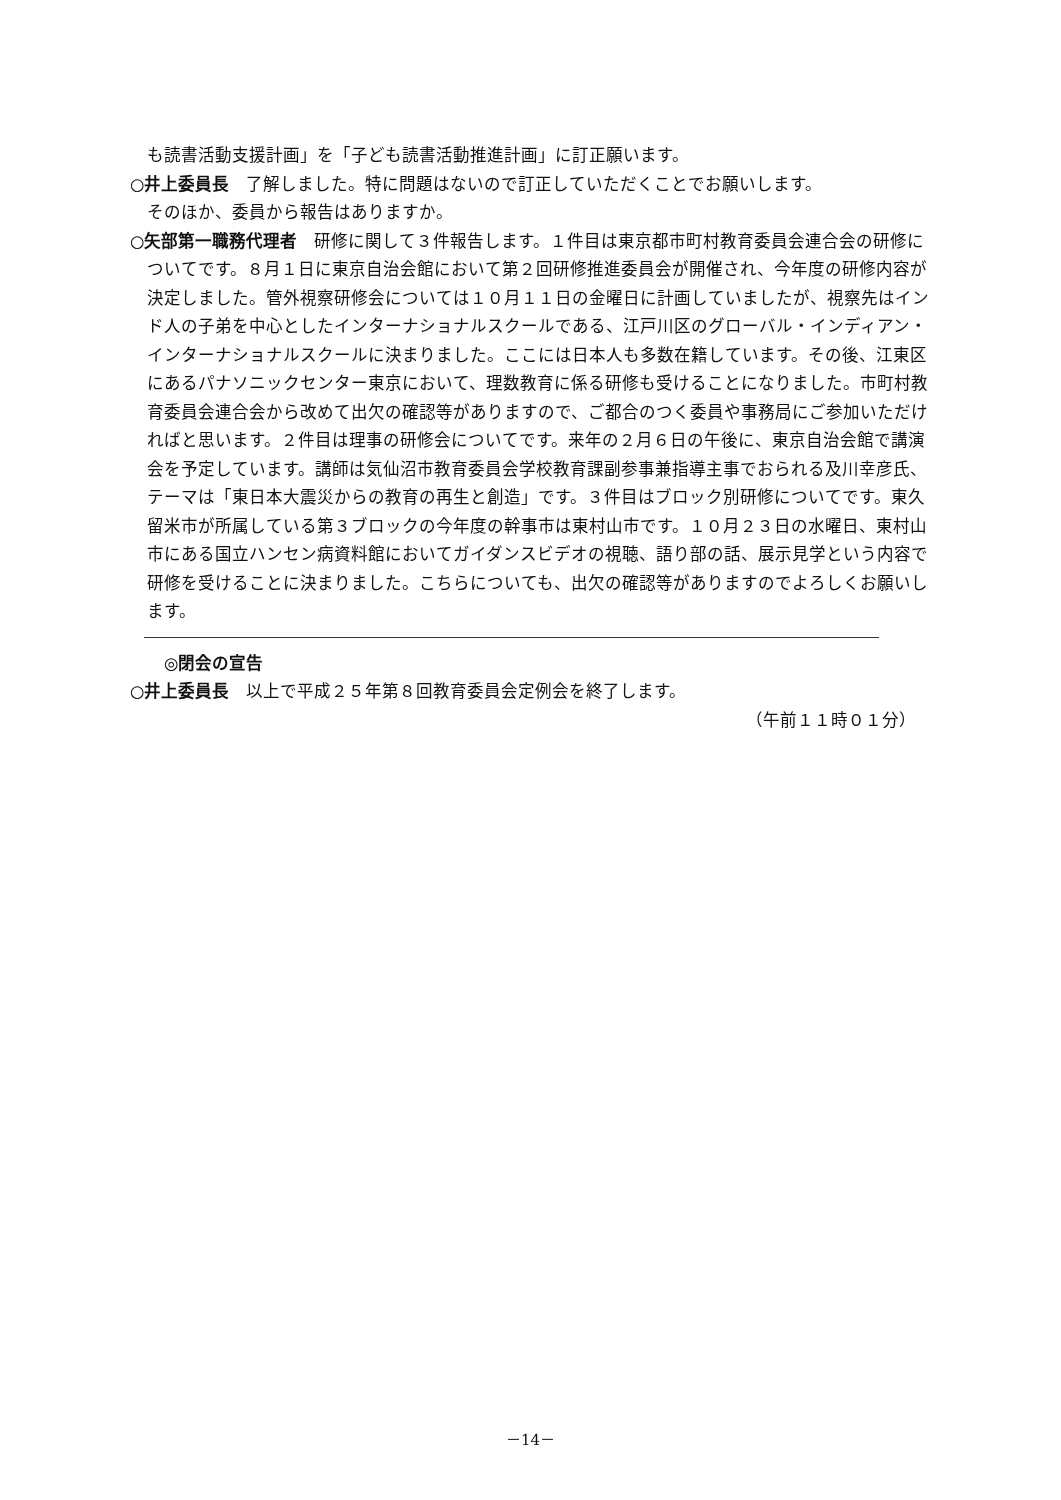も読書活動支援計画」を「子ども読書活動推進計画」に訂正願います。
○井上委員長　了解しました。特に問題はないので訂正していただくことでお願いします。
そのほか、委員から報告はありますか。
○矢部第一職務代理者　研修に関して３件報告します。１件目は東京都市町村教育委員会連合会の研修についてです。８月１日に東京自治会館において第２回研修推進委員会が開催され、今年度の研修内容が決定しました。管外視察研修会については１０月１１日の金曜日に計画していましたが、視察先はインド人の子弟を中心としたインターナショナルスクールである、江戸川区のグローバル・インディアン・インターナショナルスクールに決まりました。ここには日本人も多数在籍しています。その後、江東区にあるパナソニックセンター東京において、理数教育に係る研修も受けることになりました。市町村教育委員会連合会から改めて出欠の確認等がありますので、ご都合のつく委員や事務局にご参加いただければと思います。２件目は理事の研修会についてです。来年の２月６日の午後に、東京自治会館で講演会を予定しています。講師は気仙沼市教育委員会学校教育課副参事兼指導主事でおられる及川幸彦氏、テーマは「東日本大震災からの教育の再生と創造」です。３件目はブロック別研修についてです。東久留米市が所属している第３ブロックの今年度の幹事市は東村山市です。１０月２３日の水曜日、東村山市にある国立ハンセン病資料館においてガイダンスビデオの視聴、語り部の話、展示見学という内容で研修を受けることに決まりました。こちらについても、出欠の確認等がありますのでよろしくお願いします。
◎閉会の宣告
○井上委員長　以上で平成２５年第８回教育委員会定例会を終了します。
（午前１１時０１分）
－14－